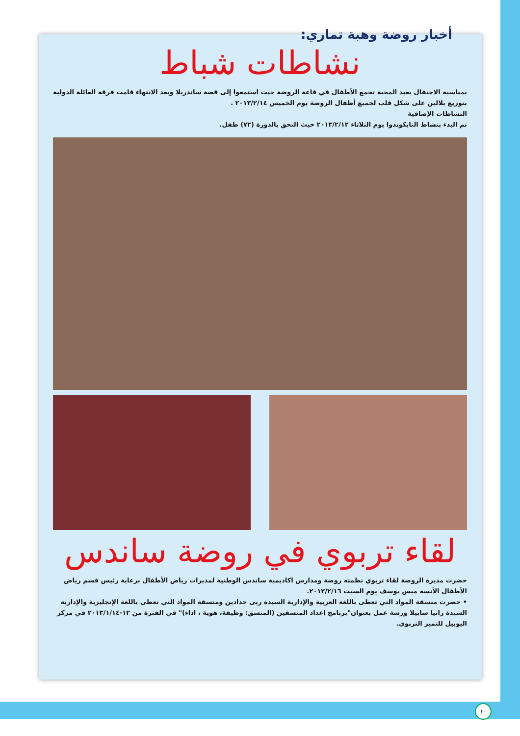أخبار روضة وهبة تماري:
نشاطات شباط
بمناسبة الاحتفال بعيد المحبة تجمع الأطفال في قاعة الروضة حيث استمعوا إلى قصة ساندريلا وبعد الانتهاء قامت فرقة العائلة الدولية بتوزيع بلالين على شكل قلب لجميع أطفال الروضة يوم الخميس ٢٠١٣/٢/١٤ .
النشاطات الإضافية
تم البدء بنشاط التايكوندوا يوم الثلاثاء ٢٠١٣/٢/١٢ حيث التحق بالدورة (٧٢) طفل.
لقاء تربوي في روضة ساندس
حضرت مديرة الروضة لقاء تربوي نظمته روضة ومدارس اكاديمية ساندس الوطنية لمديرات رياض الأطفال برعاية رئيس قسم رياض الأطفال الأنسة ميس يوسف يوم السبت ٢٠١٣/٢/١٦.
• حضرت منسقة المواد التي تعطى باللغة العربية والإدارية السيدة ربى حدادين ومنسقة المواد التي تعطى باللغة الإنجليزية والإدارية السيدة رانيا سابيلا ورشة عمل بعنوان"برنامج إعداد المنسقين (المنسق: وظيفة، هوية ، اداء)" في الفترة من ١٢-٢٠١٣/١/١٤ في مركز اليوبيل للتميز التربوي.
١٠